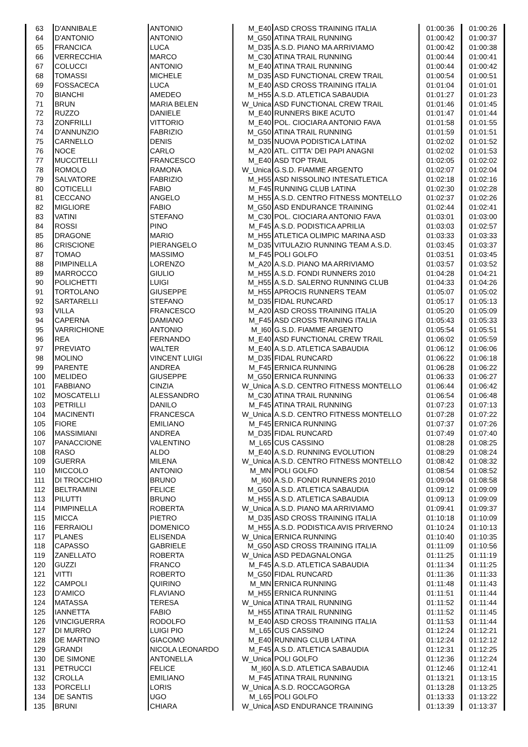| 63 | D'ANNIBALE | ANTONIO | M_E40 | ASD CROSS TRAINING ITALIA | 01:00:36 | 01:00:26 |
| 64 | D'ANTONIO | ANTONIO | M_G50 | ATINA TRAIL RUNNING | 01:00:42 | 01:00:37 |
| 65 | FRANCICA | LUCA | M_D35 | A.S.D. PIANO MA ARRIVIAMO | 01:00:42 | 01:00:38 |
| 66 | VERRECCHIA | MARCO | M_C30 | ATINA TRAIL RUNNING | 01:00:44 | 01:00:41 |
| 67 | COLUCCI | ANTONIO | M_E40 | ATINA TRAIL RUNNING | 01:00:44 | 01:00:42 |
| 68 | TOMASSI | MICHELE | M_D35 | ASD FUNCTIONAL CREW TRAIL | 01:00:54 | 01:00:51 |
| 69 | FOSSACECA | LUCA | M_E40 | ASD CROSS TRAINING ITALIA | 01:01:04 | 01:01:01 |
| 70 | BIANCHI | AMEDEO | M_H55 | A.S.D. ATLETICA SABAUDIA | 01:01:27 | 01:01:23 |
| 71 | BRUN | MARIA BELEN | W_Unica | ASD FUNCTIONAL CREW TRAIL | 01:01:46 | 01:01:45 |
| 72 | RUZZO | DANIELE | M_E40 | RUNNERS BIKE ACUTO | 01:01:47 | 01:01:44 |
| 73 | ZONFRILLI | VITTORIO | M_E40 | POL. CIOCIARA ANTONIO FAVA | 01:01:58 | 01:01:55 |
| 74 | D'ANNUNZIO | FABRIZIO | M_G50 | ATINA TRAIL RUNNING | 01:01:59 | 01:01:51 |
| 75 | CARNELLO | DENIS | M_D35 | NUOVA PODISTICA LATINA | 01:02:02 | 01:01:52 |
| 76 | NOCE | CARLO | M_A20 | ATL. CITTA' DEI PAPI ANAGNI | 01:02:02 | 01:01:53 |
| 77 | MUCCITELLI | FRANCESCO | M_E40 | ASD TOP TRAIL | 01:02:05 | 01:02:02 |
| 78 | ROMOLO | RAMONA | W_Unica | G.S.D. FIAMME ARGENTO | 01:02:07 | 01:02:04 |
| 79 | SALVATORE | FABRIZIO | M_H55 | ASD NISSOLINO INTESATLETICA | 01:02:18 | 01:02:16 |
| 80 | COTICELLI | FABIO | M_F45 | RUNNING CLUB LATINA | 01:02:30 | 01:02:28 |
| 81 | CECCANO | ANGELO | M_H55 | A.S.D. CENTRO FITNESS MONTELLO | 01:02:37 | 01:02:26 |
| 82 | MIGLIORE | FABIO | M_G50 | ASD ENDURANCE TRAINING | 01:02:44 | 01:02:41 |
| 83 | VATINI | STEFANO | M_C30 | POL. CIOCIARA ANTONIO FAVA | 01:03:01 | 01:03:00 |
| 84 | ROSSI | PINO | M_F45 | A.S.D. PODISTICA APRILIA | 01:03:03 | 01:02:57 |
| 85 | DRAGONE | MARIO | M_H55 | ATLETICA OLIMPIC MARINA ASD | 01:03:33 | 01:03:33 |
| 86 | CRISCIONE | PIERANGELO | M_D35 | VITULAZIO RUNNING TEAM A.S.D. | 01:03:45 | 01:03:37 |
| 87 | TOMAO | MASSIMO | M_F45 | POLI GOLFO | 01:03:51 | 01:03:45 |
| 88 | PIMPINELLA | LORENZO | M_A20 | A.S.D. PIANO MA ARRIVIAMO | 01:03:57 | 01:03:52 |
| 89 | MARROCCO | GIULIO | M_H55 | A.S.D. FONDI RUNNERS 2010 | 01:04:28 | 01:04:21 |
| 90 | POLICHETTI | LUIGI | M_H55 | A.S.D. SALERNO RUNNING CLUB | 01:04:33 | 01:04:26 |
| 91 | TORTOLANO | GIUSEPPE | M_H55 | APROCIS RUNNERS TEAM | 01:05:07 | 01:05:02 |
| 92 | SARTARELLI | STEFANO | M_D35 | FIDAL RUNCARD | 01:05:17 | 01:05:13 |
| 93 | VILLA | FRANCESCO | M_A20 | ASD CROSS TRAINING ITALIA | 01:05:20 | 01:05:09 |
| 94 | CAPERNA | DAMIANO | M_F45 | ASD CROSS TRAINING ITALIA | 01:05:43 | 01:05:33 |
| 95 | VARRICHIONE | ANTONIO | M_I60 | G.S.D. FIAMME ARGENTO | 01:05:54 | 01:05:51 |
| 96 | REA | FERNANDO | M_E40 | ASD FUNCTIONAL CREW TRAIL | 01:06:02 | 01:05:59 |
| 97 | PREVIATO | WALTER | M_E40 | A.S.D. ATLETICA SABAUDIA | 01:06:12 | 01:06:06 |
| 98 | MOLINO | VINCENT LUIGI | M_D35 | FIDAL RUNCARD | 01:06:22 | 01:06:18 |
| 99 | PARENTE | ANDREA | M_F45 | ERNICA RUNNING | 01:06:28 | 01:06:22 |
| 100 | MELIDEO | GIUSEPPE | M_G50 | ERNICA RUNNING | 01:06:33 | 01:06:27 |
| 101 | FABBIANO | CINZIA | W_Unica | A.S.D. CENTRO FITNESS MONTELLO | 01:06:44 | 01:06:42 |
| 102 | MOSCATELLI | ALESSANDRO | M_C30 | ATINA TRAIL RUNNING | 01:06:54 | 01:06:48 |
| 103 | PETRILLI | DANILO | M_F45 | ATINA TRAIL RUNNING | 01:07:23 | 01:07:13 |
| 104 | MACINENTI | FRANCESCA | W_Unica | A.S.D. CENTRO FITNESS MONTELLO | 01:07:28 | 01:07:22 |
| 105 | FIORE | EMILIANO | M_F45 | ERNICA RUNNING | 01:07:37 | 01:07:26 |
| 106 | MASSIMIANI | ANDREA | M_D35 | FIDAL RUNCARD | 01:07:49 | 01:07:40 |
| 107 | PANACCIONE | VALENTINO | M_L65 | CUS CASSINO | 01:08:28 | 01:08:25 |
| 108 | RASO | ALDO | M_E40 | A.S.D. RUNNING EVOLUTION | 01:08:29 | 01:08:24 |
| 109 | GUERRA | MILENA | W_Unica | A.S.D. CENTRO FITNESS MONTELLO | 01:08:42 | 01:08:32 |
| 110 | MICCOLO | ANTONIO | M_MN | POLI GOLFO | 01:08:54 | 01:08:52 |
| 111 | DI TROCCHIO | BRUNO | M_I60 | A.S.D. FONDI RUNNERS 2010 | 01:09:04 | 01:08:58 |
| 112 | BELTRAMINI | FELICE | M_G50 | A.S.D. ATLETICA SABAUDIA | 01:09:12 | 01:09:09 |
| 113 | PILUTTI | BRUNO | M_H55 | A.S.D. ATLETICA SABAUDIA | 01:09:13 | 01:09:09 |
| 114 | PIMPINELLA | ROBERTA | W_Unica | A.S.D. PIANO MA ARRIVIAMO | 01:09:41 | 01:09:37 |
| 115 | MICCA | PIETRO | M_D35 | ASD CROSS TRAINING ITALIA | 01:10:18 | 01:10:09 |
| 116 | FERRAIOLI | DOMENICO | M_H55 | A.S.D. PODISTICA AVIS PRIVERNO | 01:10:24 | 01:10:13 |
| 117 | PLANES | ELISENDA | W_Unica | ERNICA RUNNING | 01:10:40 | 01:10:35 |
| 118 | CAPASSO | GABRIELE | M_G50 | ASD CROSS TRAINING ITALIA | 01:11:09 | 01:10:56 |
| 119 | ZANELLATO | ROBERTA | W_Unica | ASD PEDAGNALONGA | 01:11:25 | 01:11:19 |
| 120 | GUZZI | FRANCO | M_F45 | A.S.D. ATLETICA SABAUDIA | 01:11:34 | 01:11:25 |
| 121 | VITTI | ROBERTO | M_G50 | FIDAL RUNCARD | 01:11:36 | 01:11:33 |
| 122 | CAMPOLI | QUIRINO | M_MN | ERNICA RUNNING | 01:11:48 | 01:11:43 |
| 123 | D'AMICO | FLAVIANO | M_H55 | ERNICA RUNNING | 01:11:51 | 01:11:44 |
| 124 | MATASSA | TERESA | W_Unica | ATINA TRAIL RUNNING | 01:11:52 | 01:11:44 |
| 125 | IANNETTA | FABIO | M_H55 | ATINA TRAIL RUNNING | 01:11:52 | 01:11:45 |
| 126 | VINCIGUERRA | RODOLFO | M_E40 | ASD CROSS TRAINING ITALIA | 01:11:53 | 01:11:44 |
| 127 | DI MURRO | LUIGI PIO | M_L65 | CUS CASSINO | 01:12:24 | 01:12:21 |
| 128 | DE MARTINO | GIACOMO | M_E40 | RUNNING CLUB LATINA | 01:12:24 | 01:12:12 |
| 129 | GRANDI | NICOLA LEONARDO | M_F45 | A.S.D. ATLETICA SABAUDIA | 01:12:31 | 01:12:25 |
| 130 | DE SIMONE | ANTONELLA | W_Unica | POLI GOLFO | 01:12:36 | 01:12:24 |
| 131 | PETRUCCI | FELICE | M_I60 | A.S.D. ATLETICA SABAUDIA | 01:12:46 | 01:12:41 |
| 132 | CROLLA | EMILIANO | M_F45 | ATINA TRAIL RUNNING | 01:13:21 | 01:13:15 |
| 133 | PORCELLI | LORIS | W_Unica | A.S.D. ROCCAGORGA | 01:13:28 | 01:13:25 |
| 134 | DE SANTIS | UGO | M_L65 | POLI GOLFO | 01:13:33 | 01:13:22 |
| 135 | BRUNI | CHIARA | W_Unica | ASD ENDURANCE TRAINING | 01:13:39 | 01:13:37 |